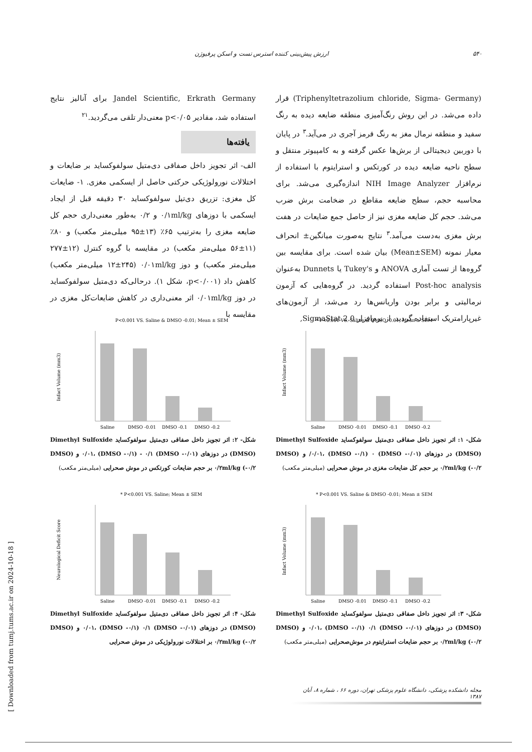۵۴۰ ارزش پیش‌بینی کننده استرس تست و اسکن پرفیوژن
(Triphenyltetrazolium chloride, Sigma- Germany) قرار داده می‌شد. در این روش رنگ‌آمیزی منطقه ضایعه دیده به رنگ سفید و منطقه نرمال مغز به رنگ قرمز آجری در می‌آید.<sup>۳</sup> در پایان با دوربین دیجیتالی از برش‌ها عکس گرفته و به کامپیوتر منتقل و سطح ناحیه ضایعه دیده در کورتکس و استرایتوم با استفاده از نرم‌افزار NIH Image Analyzer اندازه‌گیری می‌شد. برای محاسبه حجم، سطح ضایعه مقاطع در ضخامت برش ضرب می‌شد. حجم کل ضایعه مغزی نیز از حاصل جمع ضایعات در هفت برش مغزی به‌دست می‌آمد.<sup>۳</sup> نتایج به‌صورت میانگین± انحراف معیار نمونه (Mean±SEM) بیان شده است. برای مقایسه بین گروه‌ها از تست آماری ANOVA و Tukey's یا Dunnets به‌عنوان Post-hoc analysis استفاده گردید. در گروه‌هایی که آزمون نرمالیتی و برابر بودن واریانس‌ها رد می‌شد، از آزمون‌های غیرپارامتریک استفاده گردید. از نرم‌افزار SigmaStat 2.0,
Jandel Scientific, Erkrath Germany برای آنالیز نتایج استفاده شد، مقادیر p<۰/۰۵ معنی‌دار تلقی می‌گردید.<sup>۲۱</sup>
یافته‌ها
الف- اثر تجویز داخل صفاقی دی‌متیل سولفوکساید بر ضایعات و اختلالات نورولوژیکی حرکتی حاصل از ایسکمی مغزی. ۱- ضایعات کل مغزی: تزریق دی‌تیل سولفوکساید ۳۰ دقیقه قبل از ایجاد ایسکمی با دوزهای ۰/۱ml/kg و ۰/۲ به‌طور معنی‌داری حجم کل ضایعه مغزی را به‌ترتیب ۶۵٪ (۱۳±۹۵ میلی‌متر مکعب) و ۸۰٪ (۱۱±۵۶ میلی‌متر مکعب) در مقایسه با گروه کنترل (۱۲±۲۷۷ میلی‌متر مکعب) و دوز ۰/۰۱ml/kg (۱۲±۲۴۵ میلی‌متر مکعب) کاهش داد (p<۰/۰۰۱، شکل ۱). درحالی‌که دی‌متیل سولفوکساید در دوز ۰/۰۱ml/kg اثر معنی‌داری در کاهش ضایعات‌کل مغزی در مقایسه با
* P<0.001 VS. Saline & DMSO -0.01; Mean ± SEM
Infact Volume (mm3)
Saline
DMSO -0.01
DMSO -0.1
DMSO -0.2
شکل- ۱: اثر تجویز داخل صفاقی دی‌متیل سولفوکساید Dimethyl Sulfoxide (DMSO) در دوزهای (DMSO -۰/۰۱) ۰/۰۱، (DMSO -۰/۱) ۰/ و (DMSO -۰/۲) ۰/۲ml/kg بر حجم کل ضایعات مغزی در موش صحرایی (میلی‌متر مکعب)
P<0.001 VS. Saline & DMSO -0.01; Mean ± SEM
Infact Volume (mm3)
Saline
DMSO -0.01
DMSO -0.1
DMSO -0.2
شکل- ۲: اثر تجویز داخل صفاقی دی‌متیل سولفوکساید Dimethyl Sulfoxide (DMSO) در دوزهای (DMSO -۰/۰۱) ۰/۰۱، (DMSO -۰/۱) - ۰/۱ و (DMSO -۰/۲) ۰/۲ml/kg بر حجم ضایعات کورتکس در موش صحرایی (میلی‌متر مکعب)
* P<0.001 VS. Saline & DMSO -0.01; Mean ± SEM
Infact Volume (mm3)
Saline
DMSO -0.01
DMSO -0.1
DMSO -0.2
شکل- ۳: اثر تجویز داخل صفاقی دی‌متیل سولفوکساید Dimethyl Sulfoxide (DMSO) در دوزهای (DMSO -۰/۰۱) ۰/۰۱، (DMSO -۰/۱) ۰/۱ و (DMSO -۰/۲) ۰/۲ml/kg بر حجم ضایعات استرایتوم در موش‌صحرایی (میلی‌متر مکعب)
* P<0.001 VS. Saline; Mean ± SEM
Neurological Deficit Score
Saline
DMSO -0.01
DMSO -0.1
DMSO -0.2
شکل- ۴: اثر تجویز داخل صفاقی دی‌متیل سولفوکساید Dimethyl Sulfoxide (DMSO) در دوزهای (DMSO -۰/۰۱) ۰/۰۱، (DMSO -۰/۱) ۰/۱ و (DMSO -۰/۲) ۰/۲ml/kg بر اختلالات نورولوژیکی در موش صحرایی
مجله دانشکده پزشکی، دانشگاه علوم پزشکی تهران، دوره ۶۶ ، شماره ۸، آبان ۱۳۸۷
[ Downloaded from tumj.tums.ac.ir on 2024-10-18 ]